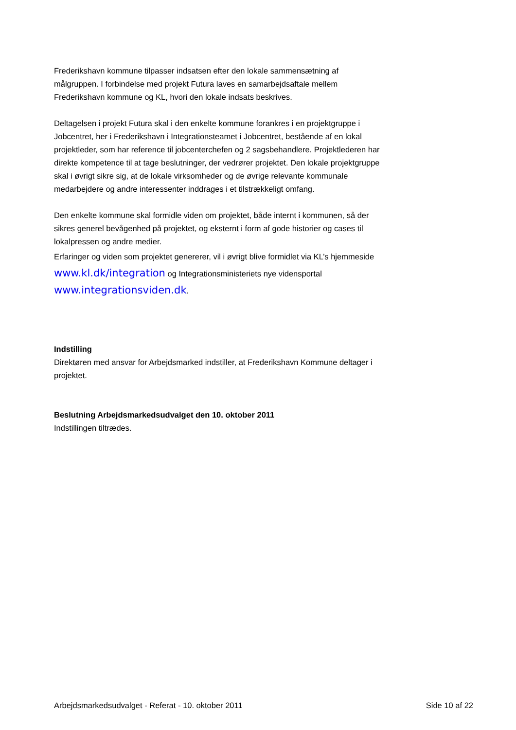Frederikshavn kommune tilpasser indsatsen efter den lokale sammensætning af målgruppen. I forbindelse med projekt Futura laves en samarbejdsaftale mellem Frederikshavn kommune og KL, hvori den lokale indsats beskrives.
Deltagelsen i projekt Futura skal i den enkelte kommune forankres i en projektgruppe i Jobcentret, her i Frederikshavn i Integrationsteamet i Jobcentret, bestående af en lokal projektleder, som har reference til jobcenterchefen og 2 sagsbehandlere. Projektlederen har direkte kompetence til at tage beslutninger, der vedrører projektet. Den lokale projektgruppe skal i øvrigt sikre sig, at de lokale virksomheder og de øvrige relevante kommunale medarbejdere og andre interessenter inddrages i et tilstrækkeligt omfang.
Den enkelte kommune skal formidle viden om projektet, både internt i kommunen, så der sikres generel bevågenhed på projektet, og eksternt i form af gode historier og cases til lokalpressen og andre medier.
Erfaringer og viden som projektet genererer, vil i øvrigt blive formidlet via KL’s hjemmeside www.kl.dk/integration og Integrationsministeriets nye vidensportal www.integrationsviden.dk.
Indstilling
Direktøren med ansvar for Arbejdsmarked indstiller, at Frederikshavn Kommune deltager i projektet.
Beslutning Arbejdsmarkedsudvalget den 10. oktober 2011
Indstillingen tiltrædes.
Arbejdsmarkedsudvalget - Referat - 10. oktober 2011 Side 10 af 22